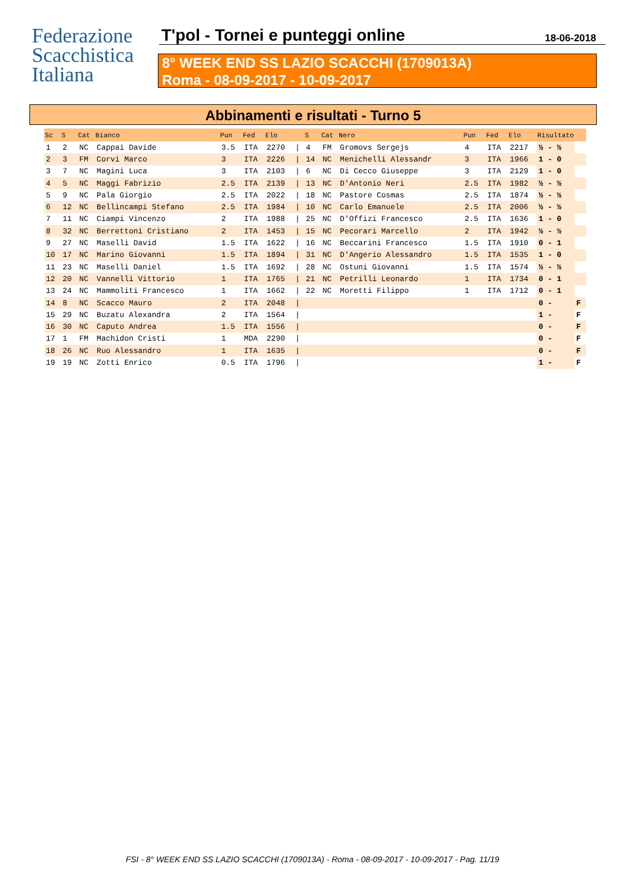Federazione
Scacchistica
Italiana
T'pol - Tornei e punteggi online
18-06-2018
8° WEEK END SS LAZIO SCACCHI (1709013A)
Roma - 08-09-2017 - 10-09-2017
Abbinamenti e risultati - Turno 5
| Sc | S | Cat | Bianco | Pun | Fed | Elo | | S | Cat | Nero | Pun | Fed | Elo | Risultato | |
| --- | --- | --- | --- | --- | --- | --- | --- | --- | --- | --- | --- | --- | --- | --- | --- |
| 1 | 2 | NC | Cappai Davide | 3.5 | ITA | 2270 | / | 4 | FM | Gromovs Sergejs | 4 | ITA | 2217 | ½ - ½ | |
| 2 | 3 | FM | Corvi Marco | 3 | ITA | 2226 | / | 14 | NC | Menichelli Alessandr | 3 | ITA | 1966 | 1 - 0 | |
| 3 | 7 | NC | Magini Luca | 3 | ITA | 2103 | / | 6 | NC | Di Cecco Giuseppe | 3 | ITA | 2129 | 1 - 0 | |
| 4 | 5 | NC | Maggi Fabrizio | 2.5 | ITA | 2139 | / | 13 | NC | D'Antonio Neri | 2.5 | ITA | 1982 | ½ - ½ | |
| 5 | 9 | NC | Pala Giorgio | 2.5 | ITA | 2022 | / | 18 | NC | Pastore Cosmas | 2.5 | ITA | 1874 | ½ - ½ | |
| 6 | 12 | NC | Bellincampi Stefano | 2.5 | ITA | 1984 | / | 10 | NC | Carlo Emanuele | 2.5 | ITA | 2006 | ½ - ½ | |
| 7 | 11 | NC | Ciampi Vincenzo | 2 | ITA | 1988 | / | 25 | NC | D'Offizi Francesco | 2.5 | ITA | 1636 | 1 - 0 | |
| 8 | 32 | NC | Berrettoni Cristiano | 2 | ITA | 1453 | / | 15 | NC | Pecorari Marcello | 2 | ITA | 1942 | ½ - ½ | |
| 9 | 27 | NC | Maselli David | 1.5 | ITA | 1622 | / | 16 | NC | Beccarini Francesco | 1.5 | ITA | 1910 | 0 - 1 | |
| 10 | 17 | NC | Marino Giovanni | 1.5 | ITA | 1894 | / | 31 | NC | D'Angerio Alessandro | 1.5 | ITA | 1535 | 1 - 0 | |
| 11 | 23 | NC | Maselli Daniel | 1.5 | ITA | 1692 | / | 28 | NC | Ostuni Giovanni | 1.5 | ITA | 1574 | ½ - ½ | |
| 12 | 20 | NC | Vannelli Vittorio | 1 | ITA | 1765 | / | 21 | NC | Petrilli Leonardo | 1 | ITA | 1734 | 0 - 1 | |
| 13 | 24 | NC | Mammoliti Francesco | 1 | ITA | 1662 | / | 22 | NC | Moretti Filippo | 1 | ITA | 1712 | 0 - 1 | |
| 14 | 8 | NC | Scacco Mauro | 2 | ITA | 2048 | / | | | | | | | 0 - | F |
| 15 | 29 | NC | Buzatu Alexandra | 2 | ITA | 1564 | / | | | | | | | 1 - | F |
| 16 | 30 | NC | Caputo Andrea | 1.5 | ITA | 1556 | / | | | | | | | 0 - | F |
| 17 | 1 | FM | Machidon Cristi | 1 | MDA | 2290 | / | | | | | | | 0 - | F |
| 18 | 26 | NC | Ruo Alessandro | 1 | ITA | 1635 | / | | | | | | | 0 - | F |
| 19 | 19 | NC | Zotti Enrico | 0.5 | ITA | 1796 | / | | | | | | | 1 - | F |
FSI - 8° WEEK END SS LAZIO SCACCHI (1709013A) - Roma - 08-09-2017 - 10-09-2017 - Pag. 11/19